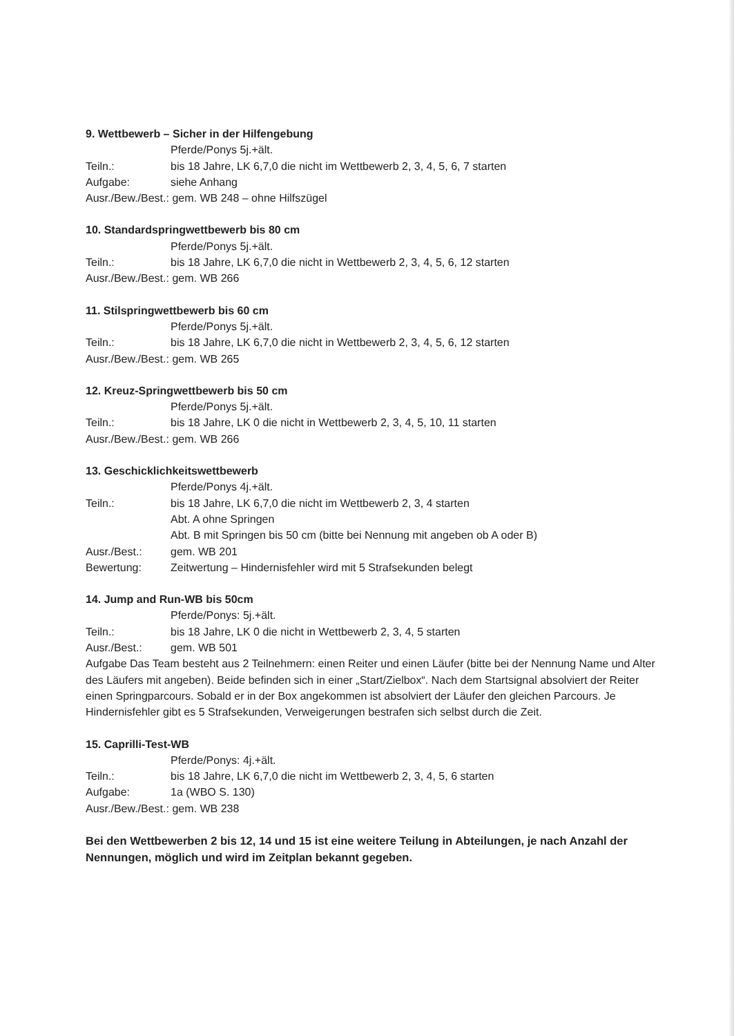9. Wettbewerb – Sicher in der Hilfengebung
Pferde/Ponys 5j.+ält.
Teiln.: bis 18 Jahre, LK 6,7,0 die nicht im Wettbewerb 2, 3, 4, 5, 6, 7 starten
Aufgabe: siehe Anhang
Ausr./Bew./Best.: gem. WB 248 – ohne Hilfszügel
10. Standardspringwettbewerb bis 80 cm
Pferde/Ponys 5j.+ält.
Teiln.: bis 18 Jahre, LK 6,7,0 die nicht in Wettbewerb 2, 3, 4, 5, 6, 12 starten
Ausr./Bew./Best.: gem. WB 266
11. Stilspringwettbewerb bis 60 cm
Pferde/Ponys 5j.+ält.
Teiln.: bis 18 Jahre, LK 6,7,0 die nicht in Wettbewerb 2, 3, 4, 5, 6, 12 starten
Ausr./Bew./Best.: gem. WB 265
12. Kreuz-Springwettbewerb bis 50 cm
Pferde/Ponys 5j.+ält.
Teiln.: bis 18 Jahre, LK 0 die nicht in Wettbewerb 2, 3, 4, 5, 10, 11 starten
Ausr./Bew./Best.: gem. WB 266
13. Geschicklichkeitswettbewerb
Pferde/Ponys 4j.+ält.
Teiln.: bis 18 Jahre, LK 6,7,0 die nicht im Wettbewerb 2, 3, 4 starten
Abt. A ohne Springen
Abt. B mit Springen bis 50 cm (bitte bei Nennung mit angeben ob A oder B)
Ausr./Best.: gem. WB 201
Bewertung: Zeitwertung – Hindernisfehler wird mit 5 Strafsekunden belegt
14. Jump and Run-WB bis 50cm
Pferde/Ponys: 5j.+ält.
Teiln.: bis 18 Jahre, LK 0 die nicht in Wettbewerb 2, 3, 4, 5 starten
Ausr./Best.: gem. WB 501
Aufgabe Das Team besteht aus 2 Teilnehmern: einen Reiter und einen Läufer (bitte bei der Nennung Name und Alter des Läufers mit angeben). Beide befinden sich in einer „Start/Zielbox“. Nach dem Startsignal absolviert der Reiter einen Springparcours. Sobald er in der Box angekommen ist absolviert der Läufer den gleichen Parcours. Je Hindernisfehler gibt es 5 Strafsekunden, Verweigerungen bestrafen sich selbst durch die Zeit.
15. Caprilli-Test-WB
Pferde/Ponys: 4j.+ält.
Teiln.: bis 18 Jahre, LK 6,7,0 die nicht im Wettbewerb 2, 3, 4, 5, 6 starten
Aufgabe: 1a (WBO S. 130)
Ausr./Bew./Best.: gem. WB 238
Bei den Wettbewerben 2 bis 12, 14 und 15 ist eine weitere Teilung in Abteilungen, je nach Anzahl der Nennungen, möglich und wird im Zeitplan bekannt gegeben.